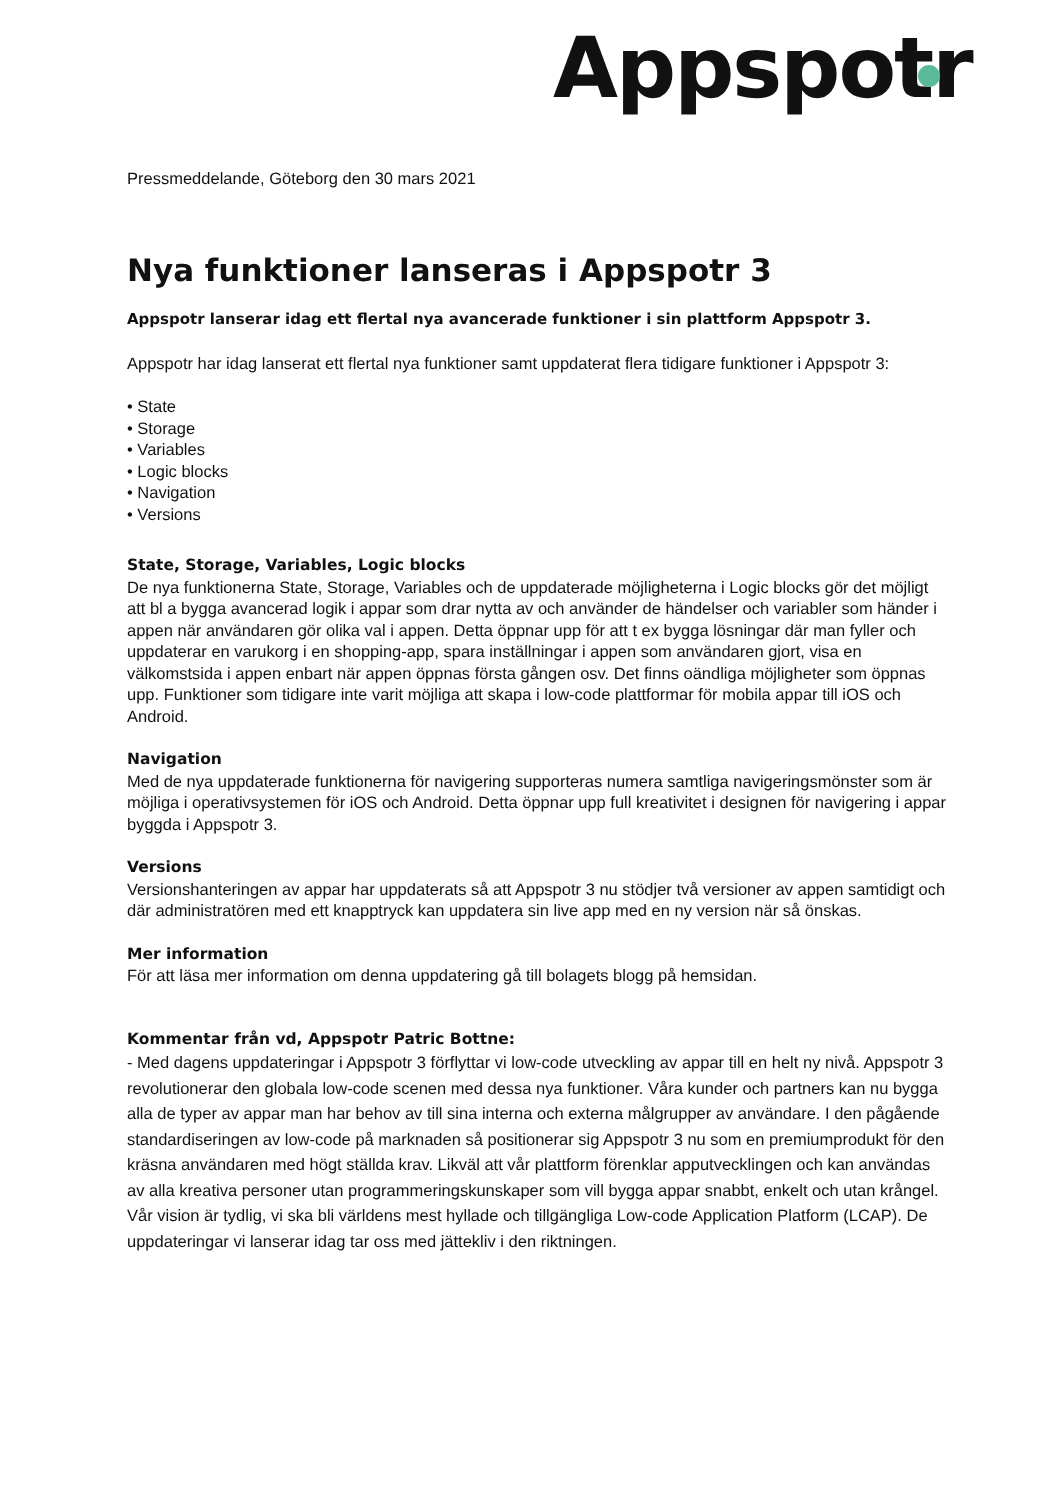Appspotr
Pressmeddelande, Göteborg den 30 mars 2021
Nya funktioner lanseras i Appspotr 3
Appspotr lanserar idag ett flertal nya avancerade funktioner i sin plattform Appspotr 3.
Appspotr har idag lanserat ett flertal nya funktioner samt uppdaterat flera tidigare funktioner i Appspotr 3:
• State
• Storage
• Variables
• Logic blocks
• Navigation
• Versions
State, Storage, Variables, Logic blocks
De nya funktionerna State, Storage, Variables och de uppdaterade möjligheterna i Logic blocks gör det möjligt att bl a bygga avancerad logik i appar som drar nytta av och använder de händelser och variabler som händer i appen när användaren gör olika val i appen. Detta öppnar upp för att t ex bygga lösningar där man fyller och uppdaterar en varukorg i en shopping-app, spara inställningar i appen som användaren gjort, visa en välkomstsida i appen enbart när appen öppnas första gången osv. Det finns oändliga möjligheter som öppnas upp. Funktioner som tidigare inte varit möjliga att skapa i low-code plattformar för mobila appar till iOS och Android.
Navigation
Med de nya uppdaterade funktionerna för navigering supporteras numera samtliga navigeringsmönster som är möjliga i operativsystemen för iOS och Android. Detta öppnar upp full kreativitet i designen för navigering i appar byggda i Appspotr 3.
Versions
Versionshanteringen av appar har uppdaterats så att Appspotr 3 nu stödjer två versioner av appen samtidigt och där administratören med ett knapptryck kan uppdatera sin live app med en ny version när så önskas.
Mer information
För att läsa mer information om denna uppdatering gå till bolagets blogg på hemsidan.
Kommentar från vd, Appspotr Patric Bottne:
- Med dagens uppdateringar i Appspotr 3 förflyttar vi low-code utveckling av appar till en helt ny nivå. Appspotr 3 revolutionerar den globala low-code scenen med dessa nya funktioner. Våra kunder och partners kan nu bygga alla de typer av appar man har behov av till sina interna och externa målgrupper av användare. I den pågående standardiseringen av low-code på marknaden så positionerar sig Appspotr 3 nu som en premiumprodukt för den kräsna användaren med högt ställda krav. Likväl att vår plattform förenklar apputvecklingen och kan användas av alla kreativa personer utan programmeringskunskaper som vill bygga appar snabbt, enkelt och utan krångel. Vår vision är tydlig, vi ska bli världens mest hyllade och tillgängliga Low-code Application Platform (LCAP). De uppdateringar vi lanserar idag tar oss med jättekliv i den riktningen.